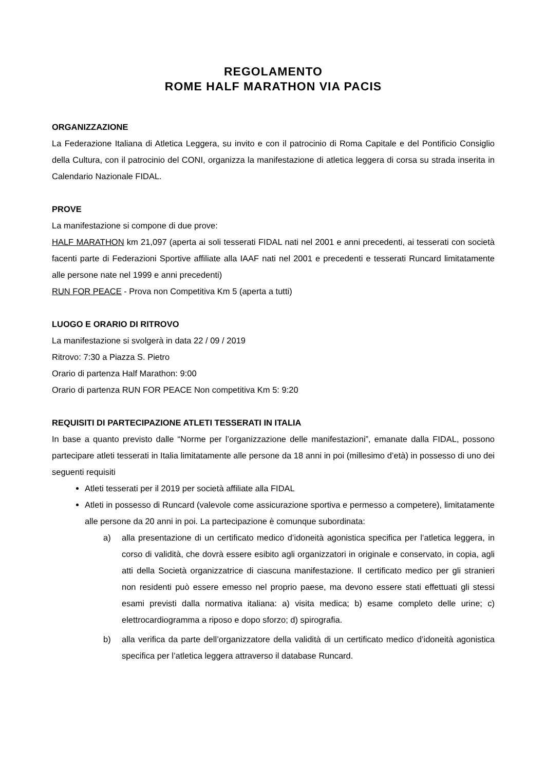REGOLAMENTO
ROME HALF MARATHON VIA PACIS
ORGANIZZAZIONE
La Federazione Italiana di Atletica Leggera, su invito e con il patrocinio di Roma Capitale e del Pontificio Consiglio della Cultura, con il patrocinio del CONI, organizza la manifestazione di atletica leggera di corsa su strada inserita in Calendario Nazionale FIDAL.
PROVE
La manifestazione si compone di due prove:
HALF MARATHON km 21,097 (aperta ai soli tesserati FIDAL nati nel 2001 e anni precedenti, ai tesserati con società facenti parte di Federazioni Sportive affiliate alla IAAF nati nel 2001 e precedenti e tesserati Runcard limitatamente alle persone nate nel 1999 e anni precedenti)
RUN FOR PEACE - Prova non Competitiva Km 5 (aperta a tutti)
LUOGO E ORARIO DI RITROVO
La manifestazione si svolgerà in data 22 / 09 / 2019
Ritrovo: 7:30 a Piazza S. Pietro
Orario di partenza Half Marathon: 9:00
Orario di partenza RUN FOR PEACE Non competitiva Km 5: 9:20
REQUISITI DI PARTECIPAZIONE ATLETI TESSERATI IN ITALIA
In base a quanto previsto dalle “Norme per l’organizzazione delle manifestazioni”, emanate dalla FIDAL, possono partecipare atleti tesserati in Italia limitatamente alle persone da 18 anni in poi (millesimo d’età) in possesso di uno dei seguenti requisiti
Atleti tesserati per il 2019 per società affiliate alla FIDAL
Atleti in possesso di Runcard (valevole come assicurazione sportiva e permesso a competere), limitatamente alle persone da 20 anni in poi. La partecipazione è comunque subordinata:
a) alla presentazione di un certificato medico d’idoneità agonistica specifica per l’atletica leggera, in corso di validità, che dovrà essere esibito agli organizzatori in originale e conservato, in copia, agli atti della Società organizzatrice di ciascuna manifestazione. Il certificato medico per gli stranieri non residenti può essere emesso nel proprio paese, ma devono essere stati effettuati gli stessi esami previsti dalla normativa italiana: a) visita medica; b) esame completo delle urine; c) elettrocardiogramma a riposo e dopo sforzo; d) spirografia.
b) alla verifica da parte dell’organizzatore della validità di un certificato medico d’idoneità agonistica specifica per l’atletica leggera attraverso il database Runcard.